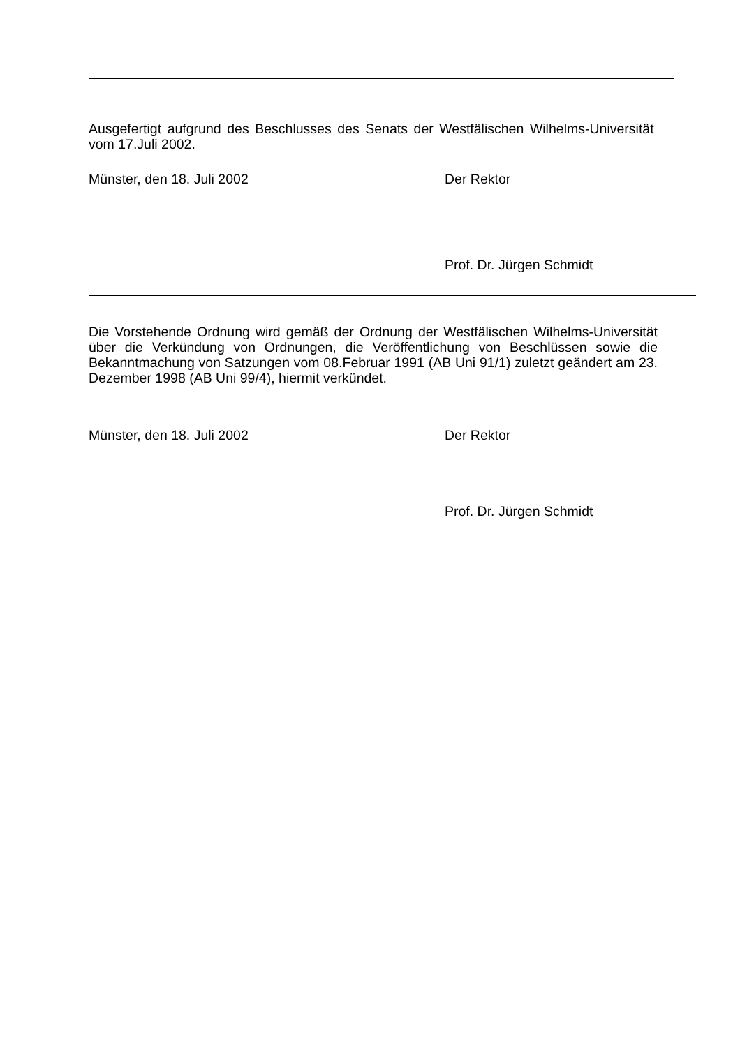Ausgefertigt aufgrund des Beschlusses des Senats der Westfälischen Wilhelms-Universität vom 17.Juli 2002.
Münster, den 18. Juli 2002 Der Rektor
Prof. Dr. Jürgen Schmidt
Die Vorstehende Ordnung wird gemäß der Ordnung der Westfälischen Wilhelms-Universität über die Verkündung von Ordnungen, die Veröffentlichung von Beschlüssen sowie die Bekanntmachung von Satzungen vom 08.Februar 1991 (AB Uni 91/1) zuletzt geändert am 23. Dezember 1998 (AB Uni 99/4), hiermit verkündet.
Münster, den 18. Juli 2002 Der Rektor
Prof. Dr. Jürgen Schmidt